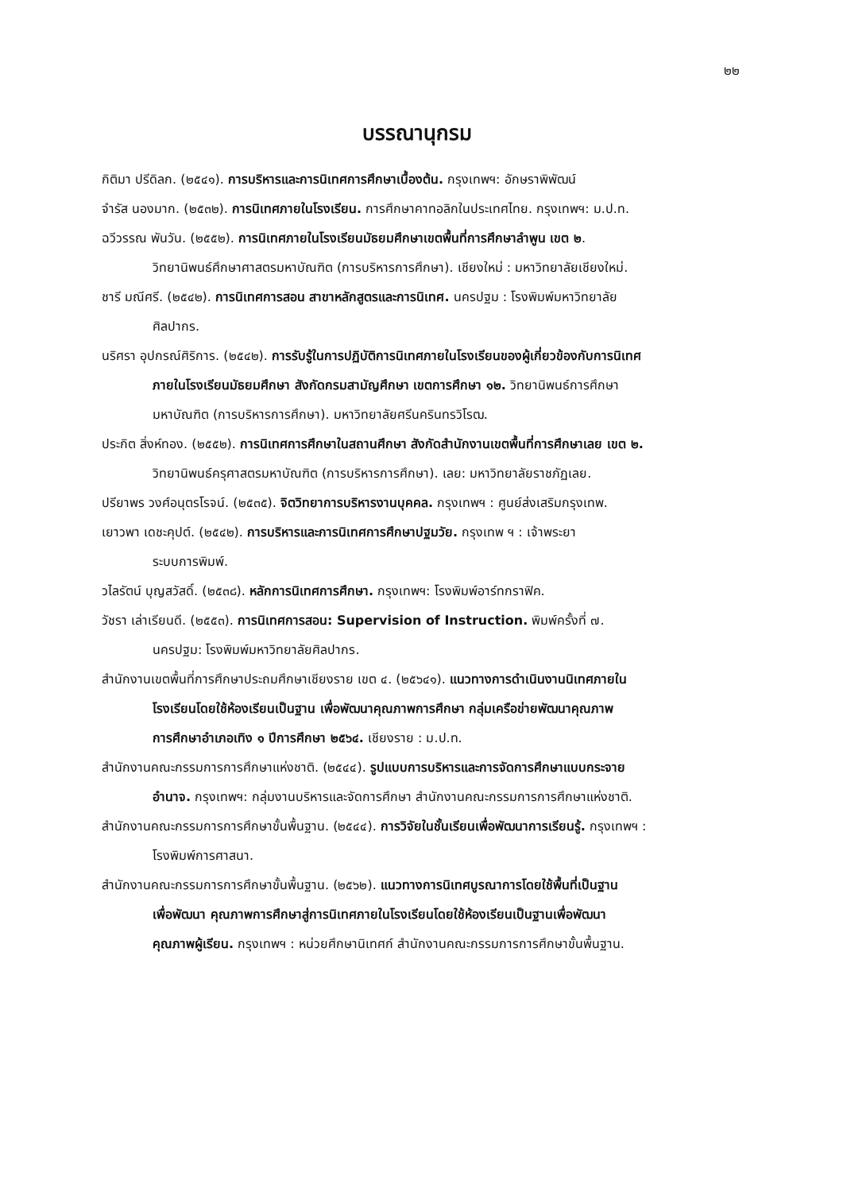๒๒
บรรณานุกรม
กิติมา ปรีดิลก. (๒๕๔๑). การบริหารและการนิเทศการศึกษาเบื้องต้น. กรุงเทพฯ: อักษราพิพัฒน์
จำรัส นองมาก. (๒๕๓๒). การนิเทศภายในโรงเรียน. การศึกษาคาทอลิกในประเทศไทย. กรุงเทพฯ: ม.ป.ท.
ฉวีวรรณ พันวัน. (๒๕๕๒). การนิเทศภายในโรงเรียนมัธยมศึกษาเขตพื้นที่การศึกษาลำพูน เขต ๒.
วิทยานิพนธ์ศึกษาศาสตรมหาบัณฑิต (การบริหารการศึกษา). เชียงใหม่ : มหาวิทยาลัยเชียงใหม่.
ชารี มณีศรี. (๒๕๔๒). การนิเทศการสอน สาขาหลักสูตรและการนิเทศ. นครปฐม : โรงพิมพ์มหาวิทยาลัย
ศิลปากร.
นริศรา อุปกรณ์ศิริการ. (๒๕๔๒). การรับรู้ในการปฏิบัติการนิเทศภายในโรงเรียนของผู้เกี่ยวข้องกับการนิเทศ
ภายในโรงเรียนมัธยมศึกษา สังกัดกรมสามัญศึกษา เขตการศึกษา ๑๒. วิทยานิพนธ์การศึกษา
มหาบัณฑิต (การบริหารการศึกษา). มหาวิทยาลัยศรีนครินทรวิโรฒ.
ประกิต สิ่งห์ทอง. (๒๕๕๒). การนิเทศการศึกษาในสถานศึกษา สังกัดสำนักงานเขตพื้นที่การศึกษาเลย เขต ๒.
วิทยานิพนธ์ครุศาสตรมหาบัณฑิต (การบริหารการศึกษา). เลย: มหาวิทยาลัยราชภัฏเลย.
ปรียาพร วงศ์อนุตรโรจน์. (๒๕๓๕). จิตวิทยาการบริหารงานบุคคล. กรุงเทพฯ : ศูนย์ส่งเสริมกรุงเทพ.
เยาวพา เดชะคุปต์. (๒๕๔๒). การบริหารและการนิเทศการศึกษาปฐมวัย. กรุงเทพ ฯ : เจ้าพระยา
ระบบการพิมพ์.
วไลรัตน์ บุญสวัสดิ์. (๒๕๓๘). หลักการนิเทศการศึกษา. กรุงเทพฯ: โรงพิมพ์อาร์ทกราฟิค.
วัชรา เล่าเรียนดี. (๒๕๕๓). การนิเทศการสอน: Supervision of Instruction. พิมพ์ครั้งที่ ๗.
นครปฐม: โรงพิมพ์มหาวิทยาลัยศิลปากร.
สำนักงานเขตพื้นที่การศึกษาประถมศึกษาเชียงราย เขต ๔. (๒๕๖๔๑). แนวทางการดำเนินงานนิเทศภายใน
โรงเรียนโดยใช้ห้องเรียนเป็นฐาน เพื่อพัฒนาคุณภาพการศึกษา กลุ่มเครือข่ายพัฒนาคุณภาพ
การศึกษาอำเภอเทิง ๑ ปีการศึกษา ๒๕๖๔. เชียงราย : ม.ป.ท.
สำนักงานคณะกรรมการการศึกษาแห่งชาติ. (๒๕๔๔). รูปแบบการบริหารและการจัดการศึกษาแบบกระจาย
อำนาจ. กรุงเทพฯ: กลุ่มงานบริหารและจัดการศึกษา สำนักงานคณะกรรมการการศึกษาแห่งชาติ.
สำนักงานคณะกรรมการการศึกษาขั้นพื้นฐาน. (๒๕๔๔). การวิจัยในชั้นเรียนเพื่อพัฒนาการเรียนรู้. กรุงเทพฯ :
โรงพิมพ์การศาสนา.
สำนักงานคณะกรรมการการศึกษาขั้นพื้นฐาน. (๒๕๖๒). แนวทางการนิเทศบูรณาการโดยใช้พื้นที่เป็นฐาน
เพื่อพัฒนา คุณภาพการศึกษาสู่การนิเทศภายในโรงเรียนโดยใช้ห้องเรียนเป็นฐานเพื่อพัฒนา
คุณภาพผู้เรียน. กรุงเทพฯ : หน่วยศึกษานิเทศก์ สำนักงานคณะกรรมการการศึกษาขั้นพื้นฐาน.